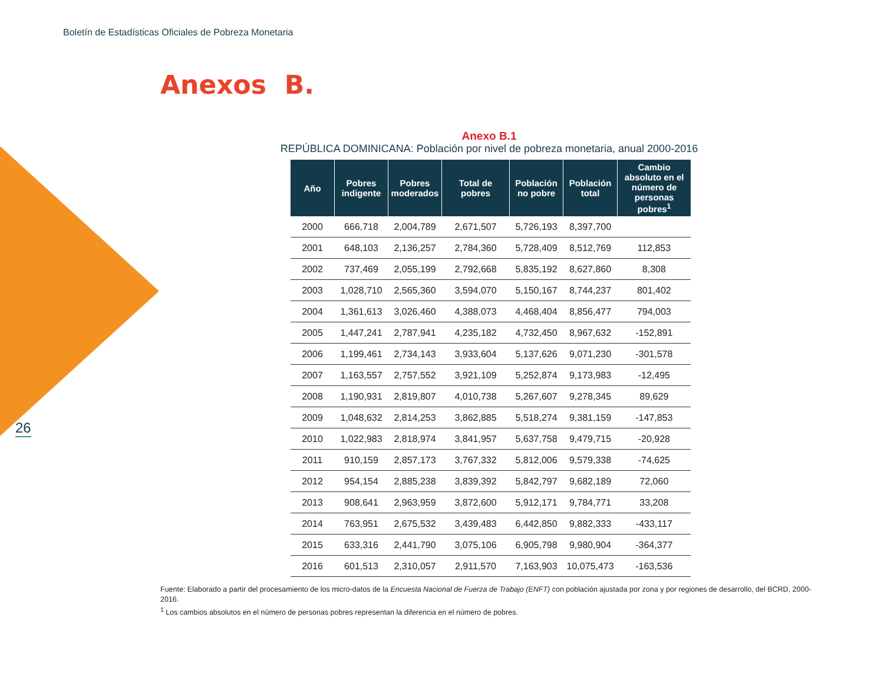Boletín de Estadísticas Oficiales de Pobreza Monetaria
Anexos B.
Anexo B.1
REPÚBLICA DOMINICANA: Población por nivel de pobreza monetaria, anual 2000-2016
| Año | Pobres indigente | Pobres moderados | Total de pobres | Población no pobre | Población total | Cambio absoluto en el número de personas pobres<sup>1</sup> |
| --- | --- | --- | --- | --- | --- | --- |
| 2000 | 666,718 | 2,004,789 | 2,671,507 | 5,726,193 | 8,397,700 | |
| 2001 | 648,103 | 2,136,257 | 2,784,360 | 5,728,409 | 8,512,769 | 112,853 |
| 2002 | 737,469 | 2,055,199 | 2,792,668 | 5,835,192 | 8,627,860 | 8,308 |
| 2003 | 1,028,710 | 2,565,360 | 3,594,070 | 5,150,167 | 8,744,237 | 801,402 |
| 2004 | 1,361,613 | 3,026,460 | 4,388,073 | 4,468,404 | 8,856,477 | 794,003 |
| 2005 | 1,447,241 | 2,787,941 | 4,235,182 | 4,732,450 | 8,967,632 | -152,891 |
| 2006 | 1,199,461 | 2,734,143 | 3,933,604 | 5,137,626 | 9,071,230 | -301,578 |
| 2007 | 1,163,557 | 2,757,552 | 3,921,109 | 5,252,874 | 9,173,983 | -12,495 |
| 2008 | 1,190,931 | 2,819,807 | 4,010,738 | 5,267,607 | 9,278,345 | 89,629 |
| 2009 | 1,048,632 | 2,814,253 | 3,862,885 | 5,518,274 | 9,381,159 | -147,853 |
| 2010 | 1,022,983 | 2,818,974 | 3,841,957 | 5,637,758 | 9,479,715 | -20,928 |
| 2011 | 910,159 | 2,857,173 | 3,767,332 | 5,812,006 | 9,579,338 | -74,625 |
| 2012 | 954,154 | 2,885,238 | 3,839,392 | 5,842,797 | 9,682,189 | 72,060 |
| 2013 | 908,641 | 2,963,959 | 3,872,600 | 5,912,171 | 9,784,771 | 33,208 |
| 2014 | 763,951 | 2,675,532 | 3,439,483 | 6,442,850 | 9,882,333 | -433,117 |
| 2015 | 633,316 | 2,441,790 | 3,075,106 | 6,905,798 | 9,980,904 | -364,377 |
| 2016 | 601,513 | 2,310,057 | 2,911,570 | 7,163,903 | 10,075,473 | -163,536 |
26
Fuente: Elaborado a partir del procesamiento de los micro-datos de la Encuesta Nacional de Fuerza de Trabajo (ENFT) con población ajustada por zona y por regiones de desarrollo, del BCRD, 2000-2016.
<sup>1</sup> Los cambios absolutos en el número de personas pobres representan la diferencia en el número de pobres.